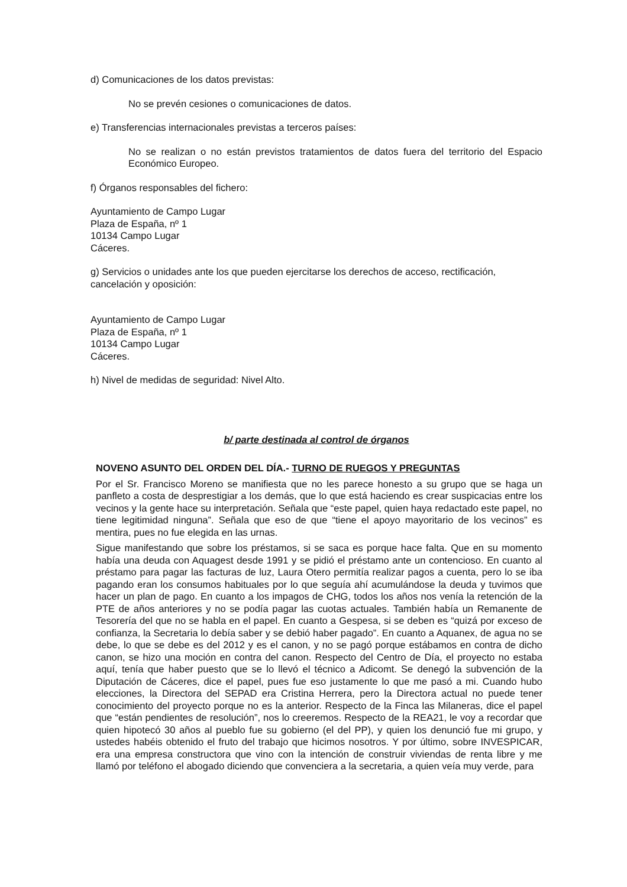d) Comunicaciones de los datos previstas:
No se prevén cesiones o comunicaciones de datos.
e) Transferencias internacionales previstas a terceros países:
No se realizan o no están previstos tratamientos de datos fuera del territorio del Espacio Económico Europeo.
f) Órganos responsables del fichero:
Ayuntamiento de Campo Lugar
Plaza de España, nº 1
10134 Campo Lugar
Cáceres.
g) Servicios o unidades ante los que pueden ejercitarse los derechos de acceso, rectificación, cancelación y oposición:
Ayuntamiento de Campo Lugar
Plaza de España, nº 1
10134 Campo Lugar
Cáceres.
h) Nivel de medidas de seguridad: Nivel Alto.
b/ parte destinada al control de órganos
NOVENO ASUNTO DEL ORDEN DEL DÍA.- TURNO DE RUEGOS Y PREGUNTAS
Por el Sr. Francisco Moreno se manifiesta que no les parece honesto a su grupo que se haga un panfleto a costa de desprestigiar a los demás, que lo que está haciendo es crear suspicacias entre los vecinos y la gente hace su interpretación. Señala que “este papel, quien haya redactado este papel, no tiene legitimidad ninguna”. Señala que eso de que “tiene el apoyo mayoritario de los vecinos” es mentira, pues no fue elegida en las urnas.
Sigue manifestando que sobre los préstamos, si se saca es porque hace falta. Que en su momento había una deuda con Aquagest desde 1991 y se pidió el préstamo ante un contencioso. En cuanto al préstamo para pagar las facturas de luz, Laura Otero permitía realizar pagos a cuenta, pero lo se iba pagando eran los consumos habituales por lo que seguía ahí acumulándose la deuda y tuvimos que hacer un plan de pago. En cuanto a los impagos de CHG, todos los años nos venía la retención de la PTE de años anteriores y no se podía pagar las cuotas actuales. También había un Remanente de Tesorería del que no se habla en el papel. En cuanto a Gespesa, si se deben es “quizá por exceso de confianza, la Secretaria lo debía saber y se debió haber pagado”. En cuanto a Aquanex, de agua no se debe, lo que se debe es del 2012 y es el canon, y no se pagó porque estábamos en contra de dicho canon, se hizo una moción en contra del canon. Respecto del Centro de Día, el proyecto no estaba aquí, tenía que haber puesto que se lo llevó el técnico a Adicomt. Se denegó la subvención de la Diputación de Cáceres, dice el papel, pues fue eso justamente lo que me pasó a mi. Cuando hubo elecciones, la Directora del SEPAD era Cristina Herrera, pero la Directora actual no puede tener conocimiento del proyecto porque no es la anterior. Respecto de la Finca las Milaneras, dice el papel que “están pendientes de resolución”, nos lo creeremos. Respecto de la REA21, le voy a recordar que quien hipotecó 30 años al pueblo fue su gobierno (el del PP), y quien los denunció fue mi grupo, y ustedes habéis obtenido el fruto del trabajo que hicimos nosotros. Y por último, sobre INVESPICAR, era una empresa constructora que vino con la intención de construir viviendas de renta libre y me llamó por teléfono el abogado diciendo que convenciera a la secretaria, a quien veía muy verde, para